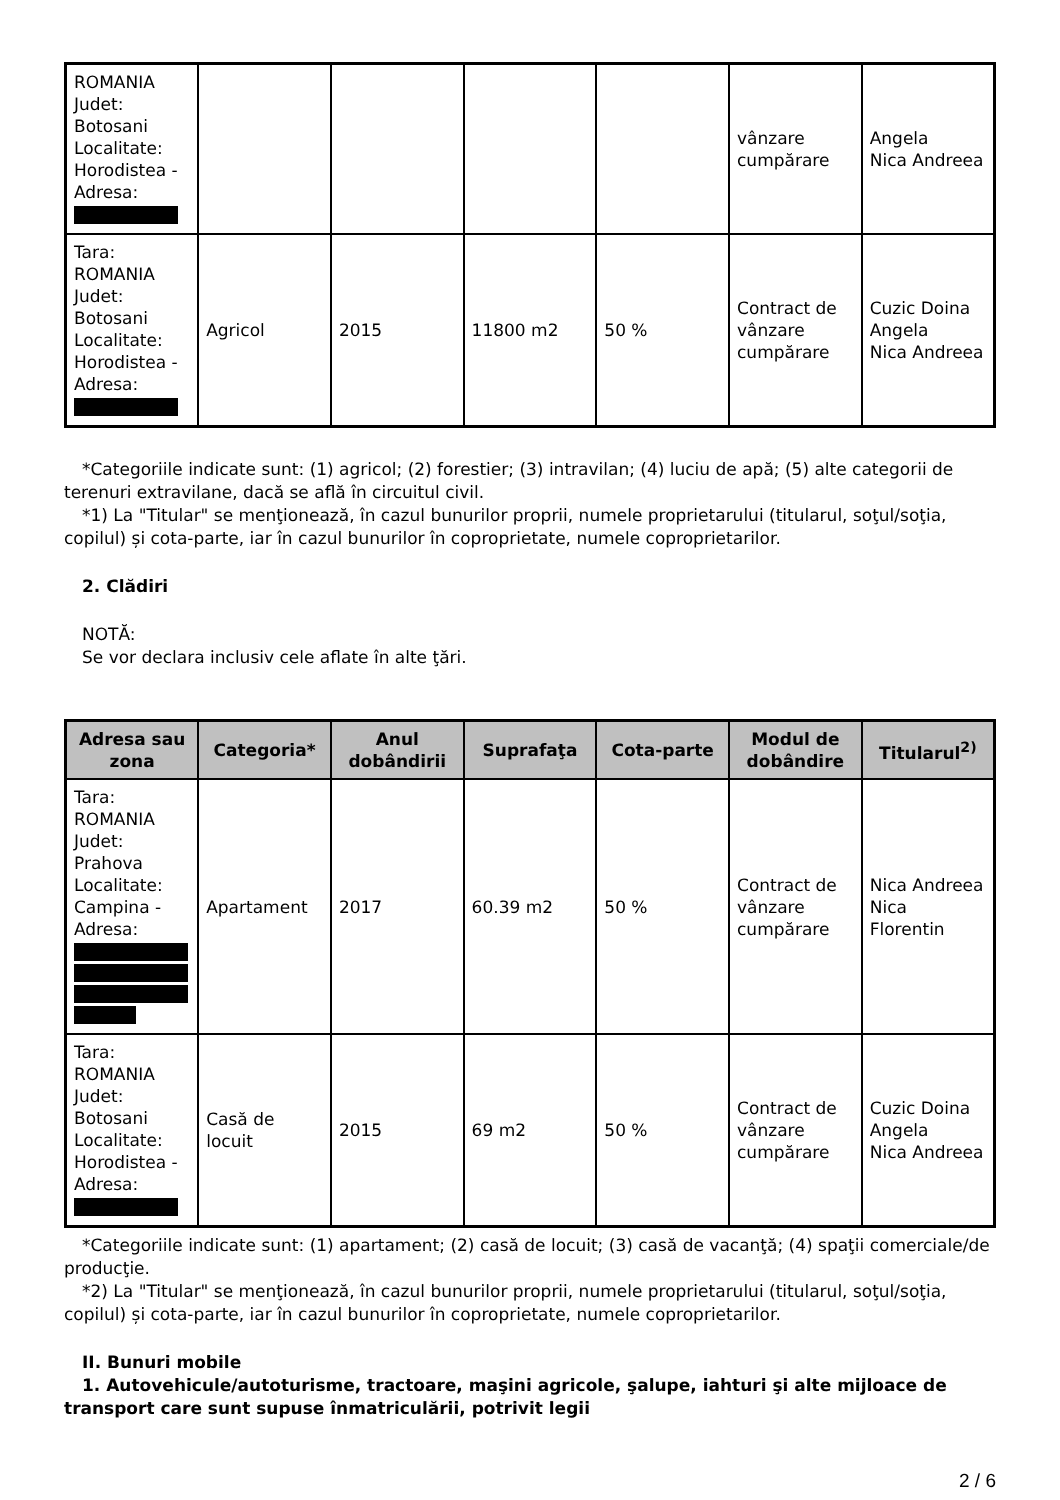| ROMANIA Judet: Botosani Localitate: Horodistea - Adresa: | | | | | vânzare cumpărare | Angela Nica Andreea |
| Tara: ROMANIA Judet: Botosani Localitate: Horodistea - Adresa: | Agricol | 2015 | 11800 m2 | 50 % | Contract de vânzare cumpărare | Cuzic Doina Angela Nica Andreea |
*Categoriile indicate sunt: (1) agricol; (2) forestier; (3) intravilan; (4) luciu de apă; (5) alte categorii de terenuri extravilane, dacă se află în circuitul civil.
*1) La "Titular" se menţionează, în cazul bunurilor proprii, numele proprietarului (titularul, soţul/soţia, copilul) și cota-parte, iar în cazul bunurilor în coproprietate, numele coproprietarilor.
2. Clădiri
NOTĂ:
Se vor declara inclusiv cele aflate în alte ţări.
| Adresa sau zona | Categoria* | Anul dobândirii | Suprafaţa | Cota-parte | Modul de dobândire | Titularul<sup>2)</sup> |
| --- | --- | --- | --- | --- | --- | --- |
| Tara: ROMANIA Judet: Prahova Localitate: Campina - Adresa: | Apartament | 2017 | 60.39 m2 | 50 % | Contract de vânzare cumpărare | Nica Andreea Nica Florentin |
| Tara: ROMANIA Judet: Botosani Localitate: Horodistea - Adresa: | Casă de locuit | 2015 | 69 m2 | 50 % | Contract de vânzare cumpărare | Cuzic Doina Angela Nica Andreea |
*Categoriile indicate sunt: (1) apartament; (2) casă de locuit; (3) casă de vacanţă; (4) spaţii comerciale/de producţie.
*2) La "Titular" se menţionează, în cazul bunurilor proprii, numele proprietarului (titularul, soţul/soţia, copilul) și cota-parte, iar în cazul bunurilor în coproprietate, numele coproprietarilor.
II. Bunuri mobile
1. Autovehicule/autoturisme, tractoare, maşini agricole, şalupe, iahturi şi alte mijloace de transport care sunt supuse înmatriculării, potrivit legii
2 / 6